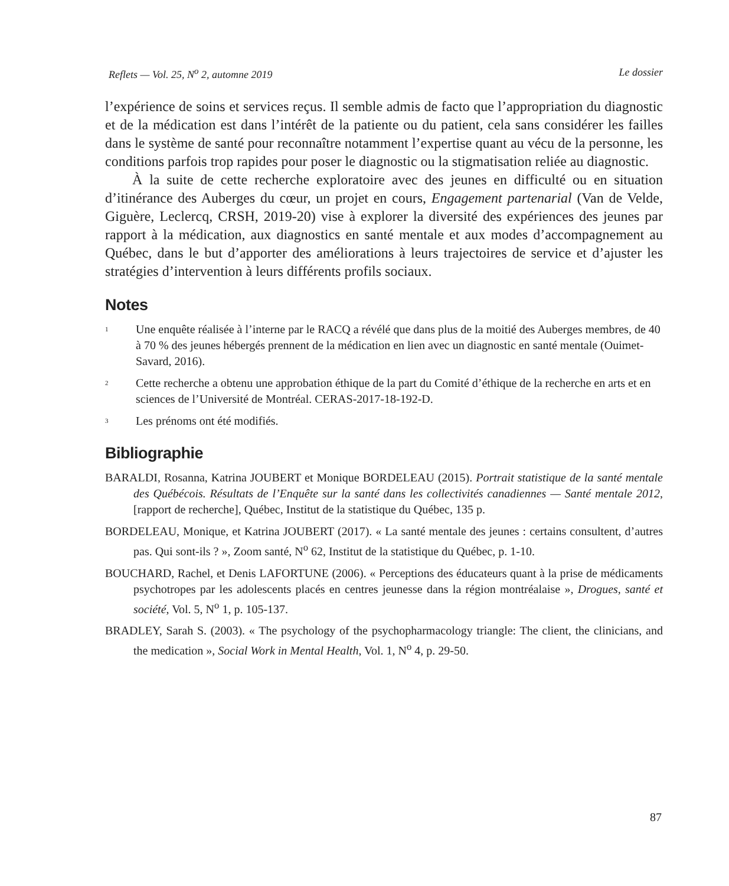Reflets — Vol. 25, N<sup>o</sup> 2, automne 2019 Le dossier
l’expérience de soins et services reçus. Il semble admis de facto que l’appropriation du diagnostic et de la médication est dans l’intérêt de la patiente ou du patient, cela sans considérer les failles dans le système de santé pour reconnaître notamment l’expertise quant au vécu de la personne, les conditions parfois trop rapides pour poser le diagnostic ou la stigmatisation reliée au diagnostic.
À la suite de cette recherche exploratoire avec des jeunes en difficulté ou en situation d’itinérance des Auberges du cœur, un projet en cours, Engagement partenarial (Van de Velde, Giguère, Leclercq, CRSH, 2019-20) vise à explorer la diversité des expériences des jeunes par rapport à la médication, aux diagnostics en santé mentale et aux modes d’accompagnement au Québec, dans le but d’apporter des améliorations à leurs trajectoires de service et d’ajuster les stratégies d’intervention à leurs différents profils sociaux.
Notes
<sup>1</sup> Une enquête réalisée à l’interne par le RACQ a révélé que dans plus de la moitié des Auberges membres, de 40 à 70 % des jeunes hébergés prennent de la médication en lien avec un diagnostic en santé mentale (Ouimet-Savard, 2016).
<sup>2</sup> Cette recherche a obtenu une approbation éthique de la part du Comité d’éthique de la recherche en arts et en sciences de l’Université de Montréal. CERAS-2017-18-192-D.
<sup>3</sup> Les prénoms ont été modifiés.
Bibliographie
BARALDI, Rosanna, Katrina JOUBERT et Monique BORDELEAU (2015). Portrait statistique de la santé mentale des Québécois. Résultats de l’Enquête sur la santé dans les collectivités canadiennes — Santé mentale 2012, [rapport de recherche], Québec, Institut de la statistique du Québec, 135 p.
BORDELEAU, Monique, et Katrina JOUBERT (2017). « La santé mentale des jeunes : certains consultent, d’autres pas. Qui sont-ils ? », Zoom santé, N<sup>o</sup> 62, Institut de la statistique du Québec, p. 1-10.
BOUCHARD, Rachel, et Denis LAFORTUNE (2006). « Perceptions des éducateurs quant à la prise de médicaments psychotropes par les adolescents placés en centres jeunesse dans la région montréalaise », Drogues, santé et société, Vol. 5, N<sup>o</sup> 1, p. 105-137.
BRADLEY, Sarah S. (2003). « The psychology of the psychopharmacology triangle: The client, the clinicians, and the medication », Social Work in Mental Health, Vol. 1, N<sup>o</sup> 4, p. 29-50.
87